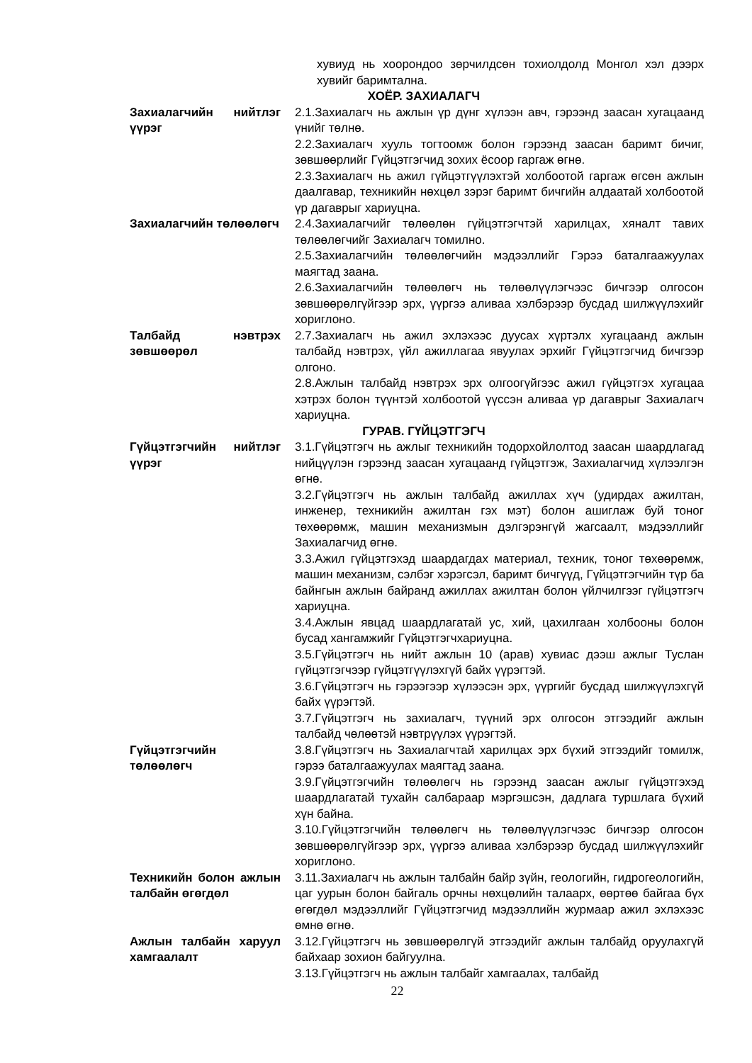хувиуд нь хоорондоо зөрчилдсөн тохиолдолд Монгол хэл дээрх хувийг баримтална.
ХОЁР. ЗАХИАЛАГЧ
Захиалагчийн нийтлэг үүрэг
2.1.Захиалагч нь ажлын үр дүнг хүлээн авч, гэрээнд заасан хугацаанд үнийг төлнө.
2.2.Захиалагч хууль тогтоомж болон гэрээнд заасан баримт бичиг, зөвшөөрлийг Гүйцэтгэгчид зохих ёсоор гаргаж өгнө.
2.3.Захиалагч нь ажил гүйцэтгүүлэхтэй холбоотой гаргаж өгсөн ажлын даалгавар, техникийн нөхцөл зэрэг баримт бичгийн алдаатай холбоотой үр дагаврыг хариуцна.
Захиалагчийн төлөөлөгч
2.4.Захиалагчийг төлөөлөн гүйцэтгэгчтэй харилцах, хяналт тавих төлөөлөгчийг Захиалагч томилно.
2.5.Захиалагчийн төлөөлөгчийн мэдээллийг Гэрээ баталгаажуулах маягтад заана.
2.6.Захиалагчийн төлөөлөгч нь төлөөлүүлэгчээс бичгээр олгосон зөвшөөрөлгүйгээр эрх, үүргээ аливаа хэлбэрээр бусдад шилжүүлэхийг хориглоно.
Талбайд нэвтрэх зөвшөөрөл
2.7.Захиалагч нь ажил эхлэхээс дуусах хүртэлх хугацаанд ажлын талбайд нэвтрэх, үйл ажиллагаа явуулах эрхийг Гүйцэтгэгчид бичгээр олгоно.
2.8.Ажлын талбайд нэвтрэх эрх олгоогүйгээс ажил гүйцэтгэх хугацаа хэтрэх болон түүнтэй холбоотой үүссэн аливаа үр дагаврыг Захиалагч хариуцна.
ГУРАВ. ГҮЙЦЭТГЭГЧ
Гүйцэтгэгчийн нийтлэг үүрэг
3.1.Гүйцэтгэгч нь ажлыг техникийн тодорхойлолтод заасан шаардлагад нийцүүлэн гэрээнд заасан хугацаанд гүйцэтгэж, Захиалагчид хүлээлгэн өгнө.
3.2.Гүйцэтгэгч нь ажлын талбайд ажиллах хүч (удирдах ажилтан, инженер, техникийн ажилтан гэх мэт) болон ашиглаж буй тоног төхөөрөмж, машин механизмын дэлгэрэнгүй жагсаалт, мэдээллийг Захиалагчид өгнө.
3.3.Ажил гүйцэтгэхэд шаардагдах материал, техник, тоног төхөөрөмж, машин механизм, сэлбэг хэрэгсэл, баримт бичгүүд, Гүйцэтгэгчийн түр ба байнгын ажлын байранд ажиллах ажилтан болон үйлчилгээг гүйцэтгэгч хариуцна.
3.4.Ажлын явцад шаардлагатай ус, хий, цахилгаан холбооны болон бусад хангамжийг Гүйцэтгэгчхариуцна.
3.5.Гүйцэтгэгч нь нийт ажлын 10 (арав) хувиас дээш ажлыг Туслан гүйцэтгэгчээр гүйцэтгүүлэхгүй байх үүрэгтэй.
3.6.Гүйцэтгэгч нь гэрээгээр хүлээсэн эрх, үүргийг бусдад шилжүүлэхгүй байх үүрэгтэй.
3.7.Гүйцэтгэгч нь захиалагч, түүний эрх олгосон этгээдийг ажлын талбайд чөлөөтэй нэвтрүүлэх үүрэгтэй.
Гүйцэтгэгчийн төлөөлөгч
3.8.Гүйцэтгэгч нь Захиалагчтай харилцах эрх бүхий этгээдийг томилж, гэрээ баталгаажуулах маягтад заана.
3.9.Гүйцэтгэгчийн төлөөлөгч нь гэрээнд заасан ажлыг гүйцэтгэхэд шаардлагатай тухайн салбараар мэргэшсэн, дадлага туршлага бүхий хүн байна.
3.10.Гүйцэтгэгчийн төлөөлөгч нь төлөөлүүлэгчээс бичгээр олгосон зөвшөөрөлгүйгээр эрх, үүргээ аливаа хэлбэрээр бусдад шилжүүлэхийг хориглоно.
Техникийн болон ажлын талбайн өгөгдөл
3.11.Захиалагч нь ажлын талбайн байр зүйн, геологийн, гидрогеологийн, цаг уурын болон байгаль орчны нөхцөлийн талаарх, өөртөө байгаа бүх өгөгдөл мэдээллийг Гүйцэтгэгчид мэдээллийн журмаар ажил эхлэхээс өмнө өгнө.
Ажлын талбайн харуул хамгаалалт
3.12.Гүйцэтгэгч нь зөвшөөрөлгүй этгээдийг ажлын талбайд оруулахгүй байхаар зохион байгуулна.
3.13.Гүйцэтгэгч нь ажлын талбайг хамгаалах, талбайд
22